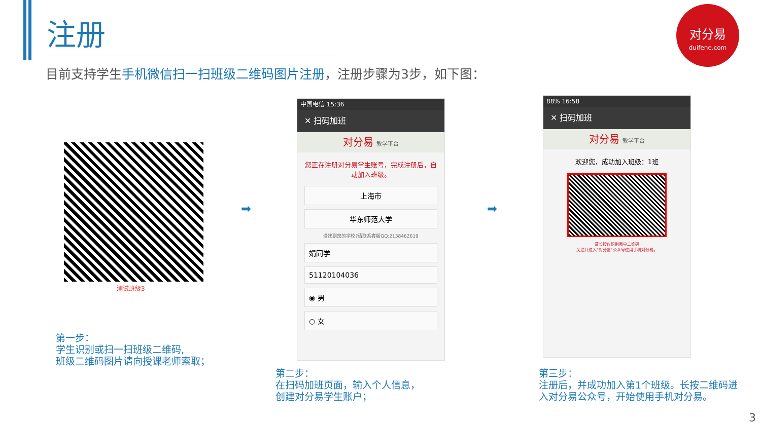注册
目前支持学生手机微信扫一扫班级二维码图片注册，注册步骤为3步，如下图：
对分易
duifene.com
测试班级3
➡ ➡
中国电信 15:36
✕ 扫码加班
对分易 教学平台
您正在注册对分易学生账号，完成注册后，自动加入班级。
上海市
华东师范大学
没找到您的学校?请联系客服QQ:2138462619
娟同学
51120104036
◉ 男
○ 女
88% 16:58
✕ 扫码加班
对分易 教学平台
欢迎您，成功加入班级：1班
请长按以识别图中二维码
关注并进入"对分易"公众号使用手机对分易。
第一步：
学生识别或扫一扫班级二维码,
班级二维码图片请向授课老师索取；
第二步：
在扫码加班页面，输入个人信息，
创建对分易学生账户；
第三步：
注册后，并成功加入第1个班级。长按二维码进入对分易公众号，开始使用手机对分易。
3